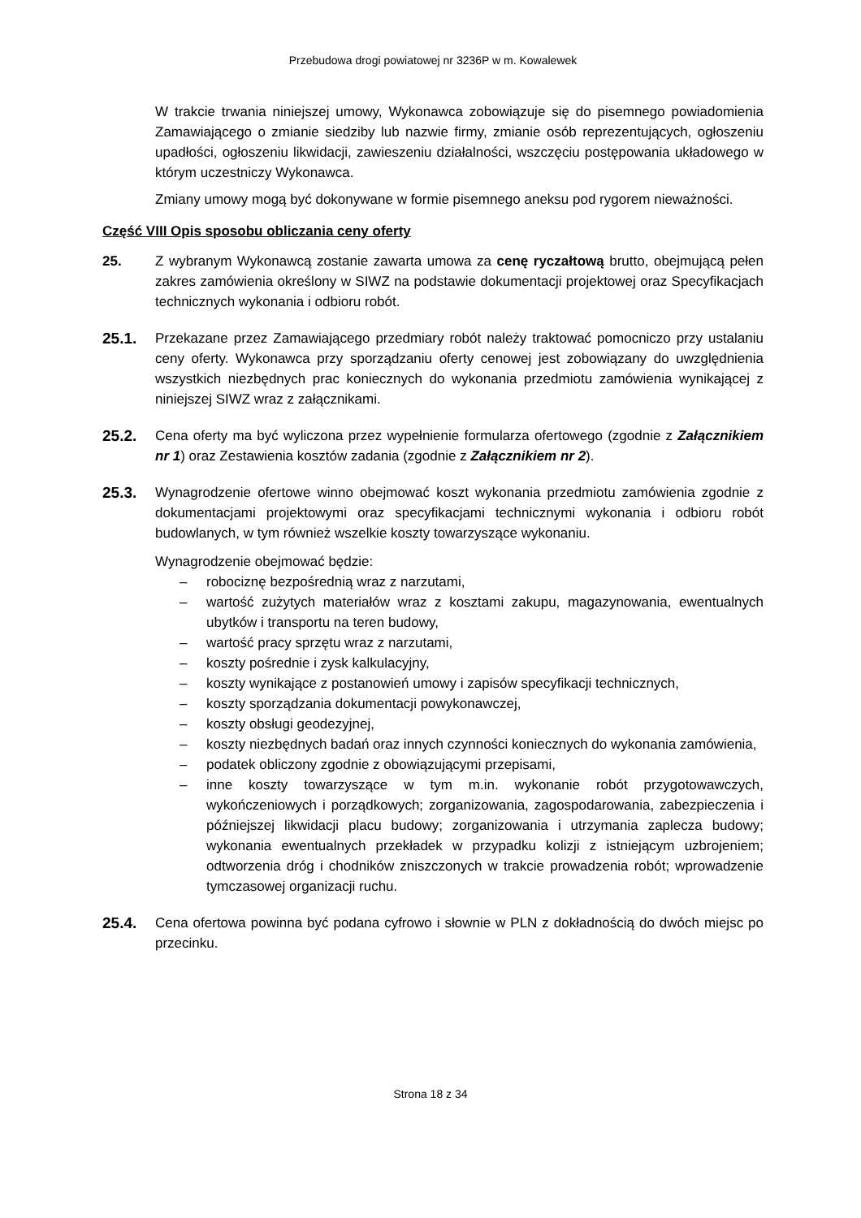Przebudowa drogi powiatowej nr 3236P w m. Kowalewek
W trakcie trwania niniejszej umowy, Wykonawca zobowiązuje się do pisemnego powiadomienia Zamawiającego o zmianie siedziby lub nazwie firmy, zmianie osób reprezentujących, ogłoszeniu upadłości, ogłoszeniu likwidacji, zawieszeniu działalności, wszczęciu postępowania układowego w którym uczestniczy Wykonawca.
Zmiany umowy mogą być dokonywane w formie pisemnego aneksu pod rygorem nieważności.
Część VIII Opis sposobu obliczania ceny oferty
25. Z wybranym Wykonawcą zostanie zawarta umowa za cenę ryczałtową brutto, obejmującą pełen zakres zamówienia określony w SIWZ na podstawie dokumentacji projektowej oraz Specyfikacjach technicznych wykonania i odbioru robót.
25.1. Przekazane przez Zamawiającego przedmiary robót należy traktować pomocniczo przy ustalaniu ceny oferty. Wykonawca przy sporządzaniu oferty cenowej jest zobowiązany do uwzględnienia wszystkich niezbędnych prac koniecznych do wykonania przedmiotu zamówienia wynikającej z niniejszej SIWZ wraz z załącznikami.
25.2. Cena oferty ma być wyliczona przez wypełnienie formularza ofertowego (zgodnie z Załącznikiem nr 1) oraz Zestawienia kosztów zadania (zgodnie z Załącznikiem nr 2).
25.3. Wynagrodzenie ofertowe winno obejmować koszt wykonania przedmiotu zamówienia zgodnie z dokumentacjami projektowymi oraz specyfikacjami technicznymi wykonania i odbioru robót budowlanych, w tym również wszelkie koszty towarzyszące wykonaniu.
Wynagrodzenie obejmować będzie:
– robociznę bezpośrednią wraz z narzutami,
– wartość zużytych materiałów wraz z kosztami zakupu, magazynowania, ewentualnych ubytków i transportu na teren budowy,
– wartość pracy sprzętu wraz z narzutami,
– koszty pośrednie i zysk kalkulacyjny,
– koszty wynikające z postanowień umowy i zapisów specyfikacji technicznych,
– koszty sporządzania dokumentacji powykonawczej,
– koszty obsługi geodezyjnej,
– koszty niezbędnych badań oraz innych czynności koniecznych do wykonania zamówienia,
– podatek obliczony zgodnie z obowiązującymi przepisami,
– inne koszty towarzyszące w tym m.in. wykonanie robót przygotowawczych, wykończeniowych i porządkowych; zorganizowania, zagospodarowania, zabezpieczenia i późniejszej likwidacji placu budowy; zorganizowania i utrzymania zaplecza budowy; wykonania ewentualnych przekładek w przypadku kolizji z istniejącym uzbrojeniem; odtworzenia dróg i chodników zniszczonych w trakcie prowadzenia robót; wprowadzenie tymczasowej organizacji ruchu.
25.4. Cena ofertowa powinna być podana cyfrowo i słownie w PLN z dokładnością do dwóch miejsc po przecinku.
Strona 18 z 34